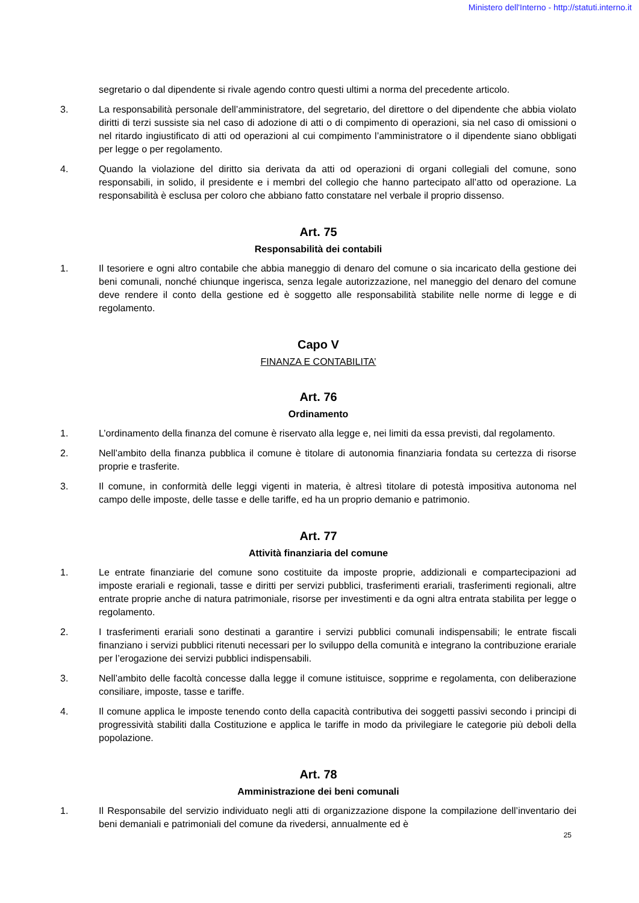Ministero dell'Interno - http://statuti.interno.it
segretario o dal dipendente si rivale agendo contro questi ultimi a norma del precedente articolo.
3. La responsabilità personale dell’amministratore, del segretario, del direttore o del dipendente che abbia violato diritti di terzi sussiste sia nel caso di adozione di atti o di compimento di operazioni, sia nel caso di omissioni o nel ritardo ingiustificato di atti od operazioni al cui compimento l’amministratore o il dipendente siano obbligati per legge o per regolamento.
4. Quando la violazione del diritto sia derivata da atti od operazioni di organi collegiali del comune, sono responsabili, in solido, il presidente e i membri del collegio che hanno partecipato all’atto od operazione. La responsabilità è esclusa per coloro che abbiano fatto constatare nel verbale il proprio dissenso.
Art. 75
Responsabilità dei contabili
1. Il tesoriere e ogni altro contabile che abbia maneggio di denaro del comune o sia incaricato della gestione dei beni comunali, nonché chiunque ingerisca, senza legale autorizzazione, nel maneggio del denaro del comune deve rendere il conto della gestione ed è soggetto alle responsabilità stabilite nelle norme di legge e di regolamento.
Capo V
FINANZA E CONTABILITA’
Art. 76
Ordinamento
1. L’ordinamento della finanza del comune è riservato alla legge e, nei limiti da essa previsti, dal regolamento.
2. Nell’ambito della finanza pubblica il comune è titolare di autonomia finanziaria fondata su certezza di risorse proprie e trasferite.
3. Il comune, in conformità delle leggi vigenti in materia, è altresì titolare di potestà impositiva autonoma nel campo delle imposte, delle tasse e delle tariffe, ed ha un proprio demanio e patrimonio.
Art. 77
Attività finanziaria del comune
1. Le entrate finanziarie del comune sono costituite da imposte proprie, addizionali e compartecipazioni ad imposte erariali e regionali, tasse e diritti per servizi pubblici, trasferimenti erariali, trasferimenti regionali, altre entrate proprie anche di natura patrimoniale, risorse per investimenti e da ogni altra entrata stabilita per legge o regolamento.
2. I trasferimenti erariali sono destinati a garantire i servizi pubblici comunali indispensabili; le entrate fiscali finanziano i servizi pubblici ritenuti necessari per lo sviluppo della comunità e integrano la contribuzione erariale per l’erogazione dei servizi pubblici indispensabili.
3. Nell’ambito delle facoltà concesse dalla legge il comune istituisce, sopprime e regolamenta, con deliberazione consiliare, imposte, tasse e tariffe.
4. Il comune applica le imposte tenendo conto della capacità contributiva dei soggetti passivi secondo i principi di progressività stabiliti dalla Costituzione e applica le tariffe in modo da privilegiare le categorie più deboli della popolazione.
Art. 78
Amministrazione dei beni comunali
1. Il Responsabile del servizio individuato negli atti di organizzazione dispone la compilazione dell’inventario dei beni demaniali e patrimoniali del comune da rivedersi, annualmente ed è
25